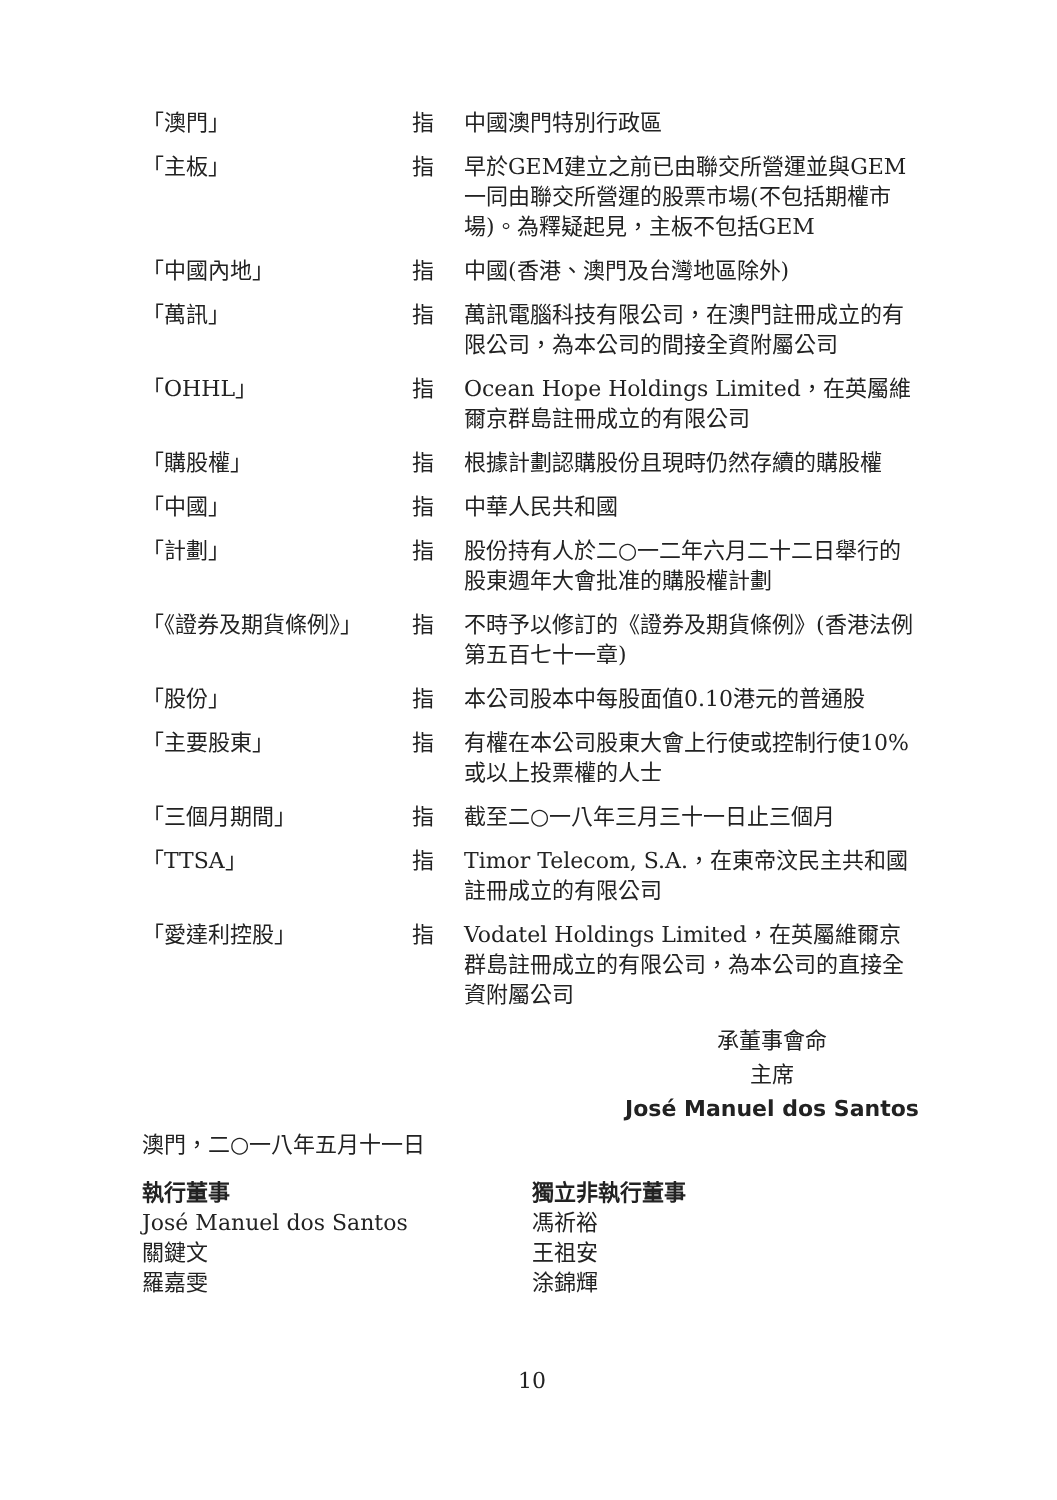| 「澳門」 | 指 | 中國澳門特別行政區 |
| 「主板」 | 指 | 早於GEM建立之前已由聯交所營運並與GEM一同由聯交所營運的股票市場(不包括期權市場)。為釋疑起見，主板不包括GEM |
| 「中國內地」 | 指 | 中國(香港、澳門及台灣地區除外) |
| 「萬訊」 | 指 | 萬訊電腦科技有限公司，在澳門註冊成立的有限公司，為本公司的間接全資附屬公司 |
| 「OHHL」 | 指 | Ocean Hope Holdings Limited，在英屬維爾京群島註冊成立的有限公司 |
| 「購股權」 | 指 | 根據計劃認購股份且現時仍然存續的購股權 |
| 「中國」 | 指 | 中華人民共和國 |
| 「計劃」 | 指 | 股份持有人於二○一二年六月二十二日舉行的股東週年大會批准的購股權計劃 |
| 「《證券及期貨條例》」 | 指 | 不時予以修訂的《證券及期貨條例》(香港法例第五百七十一章) |
| 「股份」 | 指 | 本公司股本中每股面值0.10港元的普通股 |
| 「主要股東」 | 指 | 有權在本公司股東大會上行使或控制行使10%或以上投票權的人士 |
| 「三個月期間」 | 指 | 截至二○一八年三月三十一日止三個月 |
| 「TTSA」 | 指 | Timor Telecom, S.A.，在東帝汶民主共和國註冊成立的有限公司 |
| 「愛達利控股」 | 指 | Vodatel Holdings Limited，在英屬維爾京群島註冊成立的有限公司，為本公司的直接全資附屬公司 |
承董事會命
主席
José Manuel dos Santos
澳門，二○一八年五月十一日
執行董事
José Manuel dos Santos
關鍵文
羅嘉雯
獨立非執行董事
馮祈裕
王祖安
涂錦輝
10